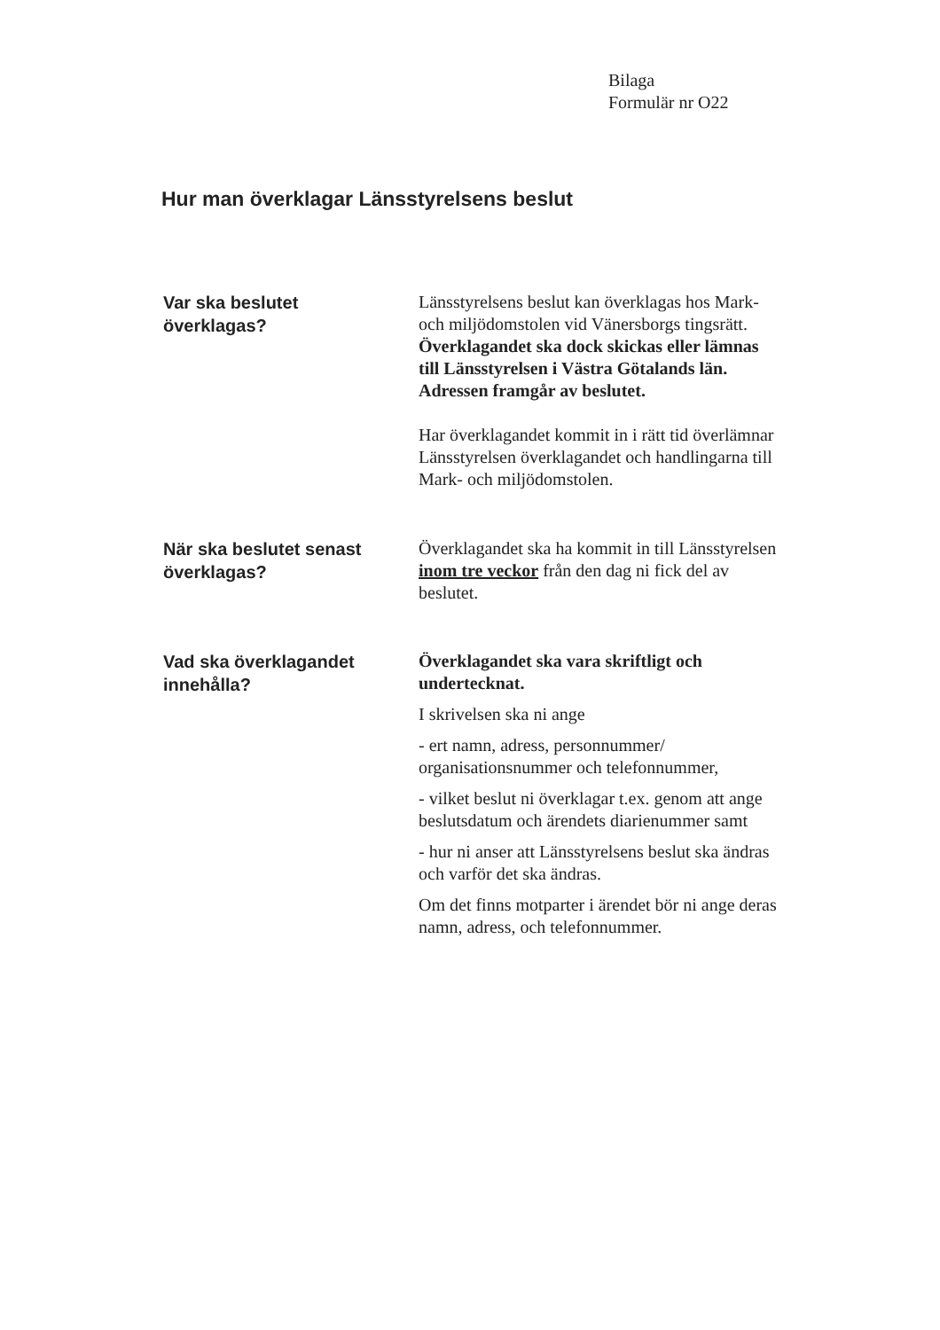Bilaga
Formulär nr O22
Hur man överklagar Länsstyrelsens beslut
Var ska beslutet
överklagas?
Länsstyrelsens beslut kan överklagas hos Mark- och miljödomstolen vid Vänersborgs tingsrätt. Överklagandet ska dock skickas eller lämnas till Länsstyrelsen i Västra Götalands län. Adressen framgår av beslutet.
Har överklagandet kommit in i rätt tid överlämnar Länsstyrelsen överklagandet och handlingarna till Mark- och miljödomstolen.
När ska beslutet senast överklagas?
Överklagandet ska ha kommit in till Länsstyrelsen inom tre veckor från den dag ni fick del av beslutet.
Vad ska överklagandet innehålla?
Överklagandet ska vara skriftligt och undertecknat.
I skrivelsen ska ni ange
- ert namn, adress, personnummer/ organisationsnummer och telefonnummer,
- vilket beslut ni överklagar t.ex. genom att ange beslutsdatum och ärendets diarienummer samt
- hur ni anser att Länsstyrelsens beslut ska ändras och varför det ska ändras.
Om det finns motparter i ärendet bör ni ange deras namn, adress, och telefonnummer.